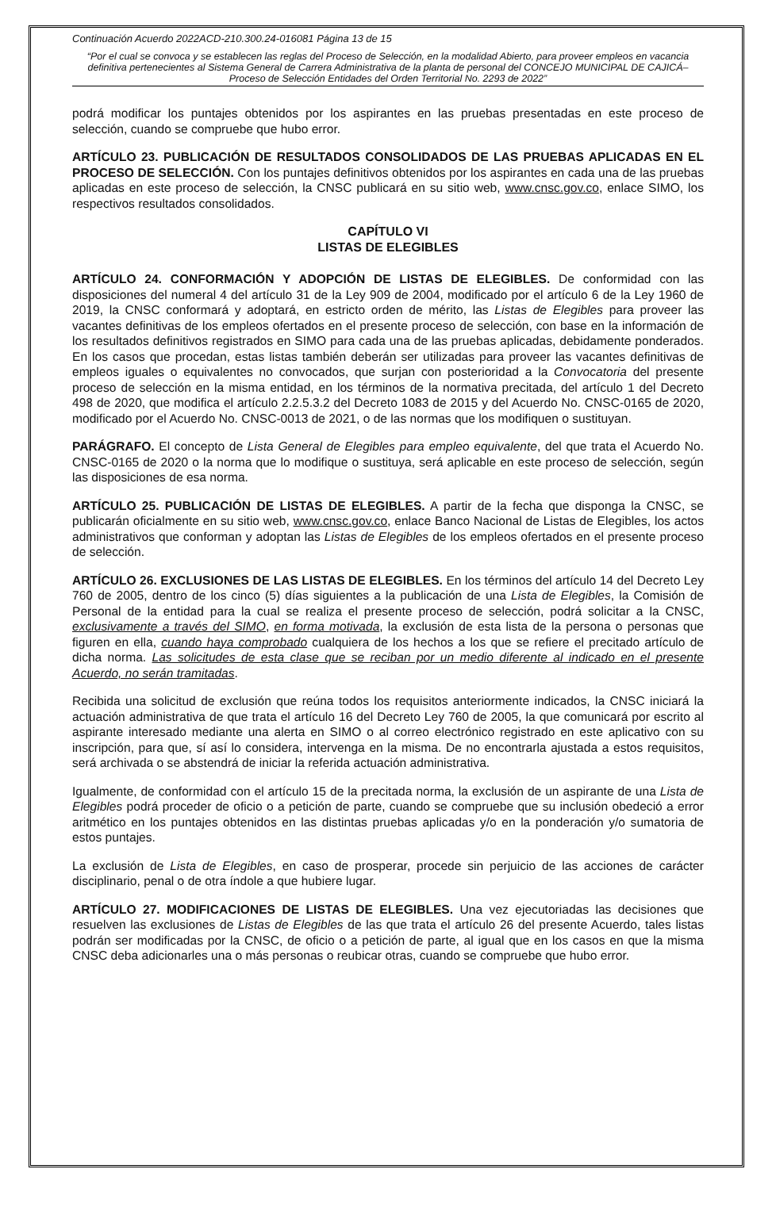Continuación Acuerdo 2022ACD-210.300.24-016081 Página 13 de 15
“Por el cual se convoca y se establecen las reglas del Proceso de Selección, en la modalidad Abierto, para proveer empleos en vacancia definitiva pertenecientes al Sistema General de Carrera Administrativa de la planta de personal del CONCEJO MUNICIPAL DE CAJICÁ– Proceso de Selección Entidades del Orden Territorial No. 2293 de 2022”
podrá modificar los puntajes obtenidos por los aspirantes en las pruebas presentadas en este proceso de selección, cuando se compruebe que hubo error.
ARTÍCULO 23. PUBLICACIÓN DE RESULTADOS CONSOLIDADOS DE LAS PRUEBAS APLICADAS EN EL PROCESO DE SELECCIÓN. Con los puntajes definitivos obtenidos por los aspirantes en cada una de las pruebas aplicadas en este proceso de selección, la CNSC publicará en su sitio web, www.cnsc.gov.co, enlace SIMO, los respectivos resultados consolidados.
CAPÍTULO VI
LISTAS DE ELEGIBLES
ARTÍCULO 24. CONFORMACIÓN Y ADOPCIÓN DE LISTAS DE ELEGIBLES. De conformidad con las disposiciones del numeral 4 del artículo 31 de la Ley 909 de 2004, modificado por el artículo 6 de la Ley 1960 de 2019, la CNSC conformará y adoptará, en estricto orden de mérito, las Listas de Elegibles para proveer las vacantes definitivas de los empleos ofertados en el presente proceso de selección, con base en la información de los resultados definitivos registrados en SIMO para cada una de las pruebas aplicadas, debidamente ponderados. En los casos que procedan, estas listas también deberán ser utilizadas para proveer las vacantes definitivas de empleos iguales o equivalentes no convocados, que surjan con posterioridad a la Convocatoria del presente proceso de selección en la misma entidad, en los términos de la normativa precitada, del artículo 1 del Decreto 498 de 2020, que modifica el artículo 2.2.5.3.2 del Decreto 1083 de 2015 y del Acuerdo No. CNSC-0165 de 2020, modificado por el Acuerdo No. CNSC-0013 de 2021, o de las normas que los modifiquen o sustituyan.
PARÁGRAFO. El concepto de Lista General de Elegibles para empleo equivalente, del que trata el Acuerdo No. CNSC-0165 de 2020 o la norma que lo modifique o sustituya, será aplicable en este proceso de selección, según las disposiciones de esa norma.
ARTÍCULO 25. PUBLICACIÓN DE LISTAS DE ELEGIBLES. A partir de la fecha que disponga la CNSC, se publicarán oficialmente en su sitio web, www.cnsc.gov.co, enlace Banco Nacional de Listas de Elegibles, los actos administrativos que conforman y adoptan las Listas de Elegibles de los empleos ofertados en el presente proceso de selección.
ARTÍCULO 26. EXCLUSIONES DE LAS LISTAS DE ELEGIBLES. En los términos del artículo 14 del Decreto Ley 760 de 2005, dentro de los cinco (5) días siguientes a la publicación de una Lista de Elegibles, la Comisión de Personal de la entidad para la cual se realiza el presente proceso de selección, podrá solicitar a la CNSC, exclusivamente a través del SIMO, en forma motivada, la exclusión de esta lista de la persona o personas que figuren en ella, cuando haya comprobado cualquiera de los hechos a los que se refiere el precitado artículo de dicha norma. Las solicitudes de esta clase que se reciban por un medio diferente al indicado en el presente Acuerdo, no serán tramitadas.
Recibida una solicitud de exclusión que reúna todos los requisitos anteriormente indicados, la CNSC iniciará la actuación administrativa de que trata el artículo 16 del Decreto Ley 760 de 2005, la que comunicará por escrito al aspirante interesado mediante una alerta en SIMO o al correo electrónico registrado en este aplicativo con su inscripción, para que, sí así lo considera, intervenga en la misma. De no encontrarla ajustada a estos requisitos, será archivada o se abstendrá de iniciar la referida actuación administrativa.
Igualmente, de conformidad con el artículo 15 de la precitada norma, la exclusión de un aspirante de una Lista de Elegibles podrá proceder de oficio o a petición de parte, cuando se compruebe que su inclusión obedeció a error aritmético en los puntajes obtenidos en las distintas pruebas aplicadas y/o en la ponderación y/o sumatoria de estos puntajes.
La exclusión de Lista de Elegibles, en caso de prosperar, procede sin perjuicio de las acciones de carácter disciplinario, penal o de otra índole a que hubiere lugar.
ARTÍCULO 27. MODIFICACIONES DE LISTAS DE ELEGIBLES. Una vez ejecutoriadas las decisiones que resuelven las exclusiones de Listas de Elegibles de las que trata el artículo 26 del presente Acuerdo, tales listas podrán ser modificadas por la CNSC, de oficio o a petición de parte, al igual que en los casos en que la misma CNSC deba adicionarles una o más personas o reubicar otras, cuando se compruebe que hubo error.